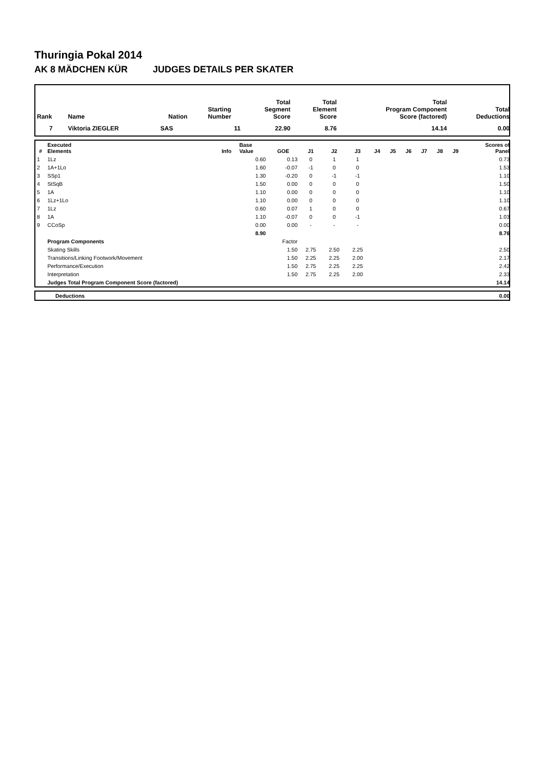Thuringia Pokal 2014
AK 8 MÄDCHEN KÜR JUDGES DETAILS PER SKATER
| Rank | Name | Nation | Starting Number | Total Segment Score | Total Element Score | Total Program Component Score (factored) | Total Deductions |
| --- | --- | --- | --- | --- | --- | --- | --- |
| 7 | Viktoria ZIEGLER | SAS | 11 | 22.90 | 8.76 | 14.14 | 0.00 |
| # | Executed Elements | Info | Base Value | GOE | J1 | J2 | J3 | J4 | J5 | J6 | J7 | J8 | J9 | Scores of Panel |
| --- | --- | --- | --- | --- | --- | --- | --- | --- | --- | --- | --- | --- | --- | --- |
| 1 | 1Lz | | 0.60 | 0.13 | 0 | 1 | 1 | | | | | | | 0.73 |
| 2 | 1A+1Lo | | 1.60 | -0.07 | -1 | 0 | 0 | | | | | | | 1.53 |
| 3 | SSp1 | | 1.30 | -0.20 | 0 | -1 | -1 | | | | | | | 1.10 |
| 4 | StSqB | | 1.50 | 0.00 | 0 | 0 | 0 | | | | | | | 1.50 |
| 5 | 1A | | 1.10 | 0.00 | 0 | 0 | 0 | | | | | | | 1.10 |
| 6 | 1Lz+1Lo | | 1.10 | 0.00 | 0 | 0 | 0 | | | | | | | 1.10 |
| 7 | 1Lz | | 0.60 | 0.07 | 1 | 0 | 0 | | | | | | | 0.67 |
| 8 | 1A | | 1.10 | -0.07 | 0 | 0 | -1 | | | | | | | 1.03 |
| 9 | CCoSp | | 0.00 | 0.00 | - | - | - | | | | | | | 0.00 |
| | | | 8.90 | | | | | | | | | | | 8.76 |
| | Program Components | | | Factor | | | | | | | | | | |
| | Skating Skills | | | 1.50 | 2.75 | 2.50 | 2.25 | | | | | | | 2.50 |
| | Transitions/Linking Footwork/Movement | | | 1.50 | 2.25 | 2.25 | 2.00 | | | | | | | 2.17 |
| | Performance/Execution | | | 1.50 | 2.75 | 2.25 | 2.25 | | | | | | | 2.42 |
| | Interpretation | | | 1.50 | 2.75 | 2.25 | 2.00 | | | | | | | 2.33 |
| | Judges Total Program Component Score (factored) | | | | | | | | | | | | | 14.14 |
| | Deductions | 0.00 |